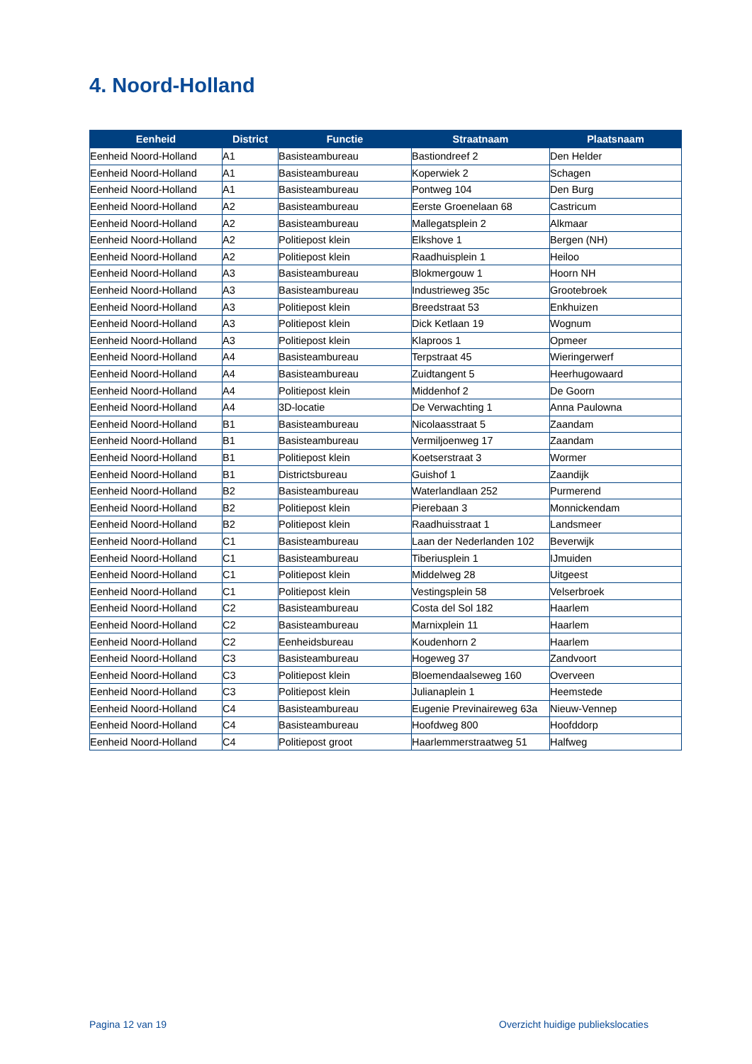4. Noord-Holland
| Eenheid | District | Functie | Straatnaam | Plaatsnaam |
| --- | --- | --- | --- | --- |
| Eenheid Noord-Holland | A1 | Basisteambureau | Bastiondreef 2 | Den Helder |
| Eenheid Noord-Holland | A1 | Basisteambureau | Koperwiek 2 | Schagen |
| Eenheid Noord-Holland | A1 | Basisteambureau | Pontweg 104 | Den Burg |
| Eenheid Noord-Holland | A2 | Basisteambureau | Eerste Groenelaan 68 | Castricum |
| Eenheid Noord-Holland | A2 | Basisteambureau | Mallegatsplein 2 | Alkmaar |
| Eenheid Noord-Holland | A2 | Politiepost klein | Elkshove 1 | Bergen (NH) |
| Eenheid Noord-Holland | A2 | Politiepost klein | Raadhuisplein 1 | Heiloo |
| Eenheid Noord-Holland | A3 | Basisteambureau | Blokmergouw 1 | Hoorn NH |
| Eenheid Noord-Holland | A3 | Basisteambureau | Industrieweg 35c | Grootebroek |
| Eenheid Noord-Holland | A3 | Politiepost klein | Breedstraat 53 | Enkhuizen |
| Eenheid Noord-Holland | A3 | Politiepost klein | Dick Ketlaan 19 | Wognum |
| Eenheid Noord-Holland | A3 | Politiepost klein | Klaproos 1 | Opmeer |
| Eenheid Noord-Holland | A4 | Basisteambureau | Terpstraat 45 | Wieringerwerf |
| Eenheid Noord-Holland | A4 | Basisteambureau | Zuidtangent 5 | Heerhugowaard |
| Eenheid Noord-Holland | A4 | Politiepost klein | Middenhof 2 | De Goorn |
| Eenheid Noord-Holland | A4 | 3D-locatie | De Verwachting 1 | Anna Paulowna |
| Eenheid Noord-Holland | B1 | Basisteambureau | Nicolaasstraat 5 | Zaandam |
| Eenheid Noord-Holland | B1 | Basisteambureau | Vermiljoenweg 17 | Zaandam |
| Eenheid Noord-Holland | B1 | Politiepost klein | Koetserstraat 3 | Wormer |
| Eenheid Noord-Holland | B1 | Districtsbureau | Guishof 1 | Zaandijk |
| Eenheid Noord-Holland | B2 | Basisteambureau | Waterlandlaan 252 | Purmerend |
| Eenheid Noord-Holland | B2 | Politiepost klein | Pierebaan 3 | Monnickendam |
| Eenheid Noord-Holland | B2 | Politiepost klein | Raadhuisstraat 1 | Landsmeer |
| Eenheid Noord-Holland | C1 | Basisteambureau | Laan der Nederlanden 102 | Beverwijk |
| Eenheid Noord-Holland | C1 | Basisteambureau | Tiberiusplein 1 | IJmuiden |
| Eenheid Noord-Holland | C1 | Politiepost klein | Middelweg 28 | Uitgeest |
| Eenheid Noord-Holland | C1 | Politiepost klein | Vestingsplein 58 | Velserbroek |
| Eenheid Noord-Holland | C2 | Basisteambureau | Costa del Sol 182 | Haarlem |
| Eenheid Noord-Holland | C2 | Basisteambureau | Marnixplein 11 | Haarlem |
| Eenheid Noord-Holland | C2 | Eenheidsbureau | Koudenhorn 2 | Haarlem |
| Eenheid Noord-Holland | C3 | Basisteambureau | Hogeweg 37 | Zandvoort |
| Eenheid Noord-Holland | C3 | Politiepost klein | Bloemendaalseweg 160 | Overveen |
| Eenheid Noord-Holland | C3 | Politiepost klein | Julianaplein 1 | Heemstede |
| Eenheid Noord-Holland | C4 | Basisteambureau | Eugenie Previnaireweg 63a | Nieuw-Vennep |
| Eenheid Noord-Holland | C4 | Basisteambureau | Hoofdweg 800 | Hoofddorp |
| Eenheid Noord-Holland | C4 | Politiepost groot | Haarlemmerstraatweg 51 | Halfweg |
Pagina 12 van 19
Overzicht huidige publiekslocaties